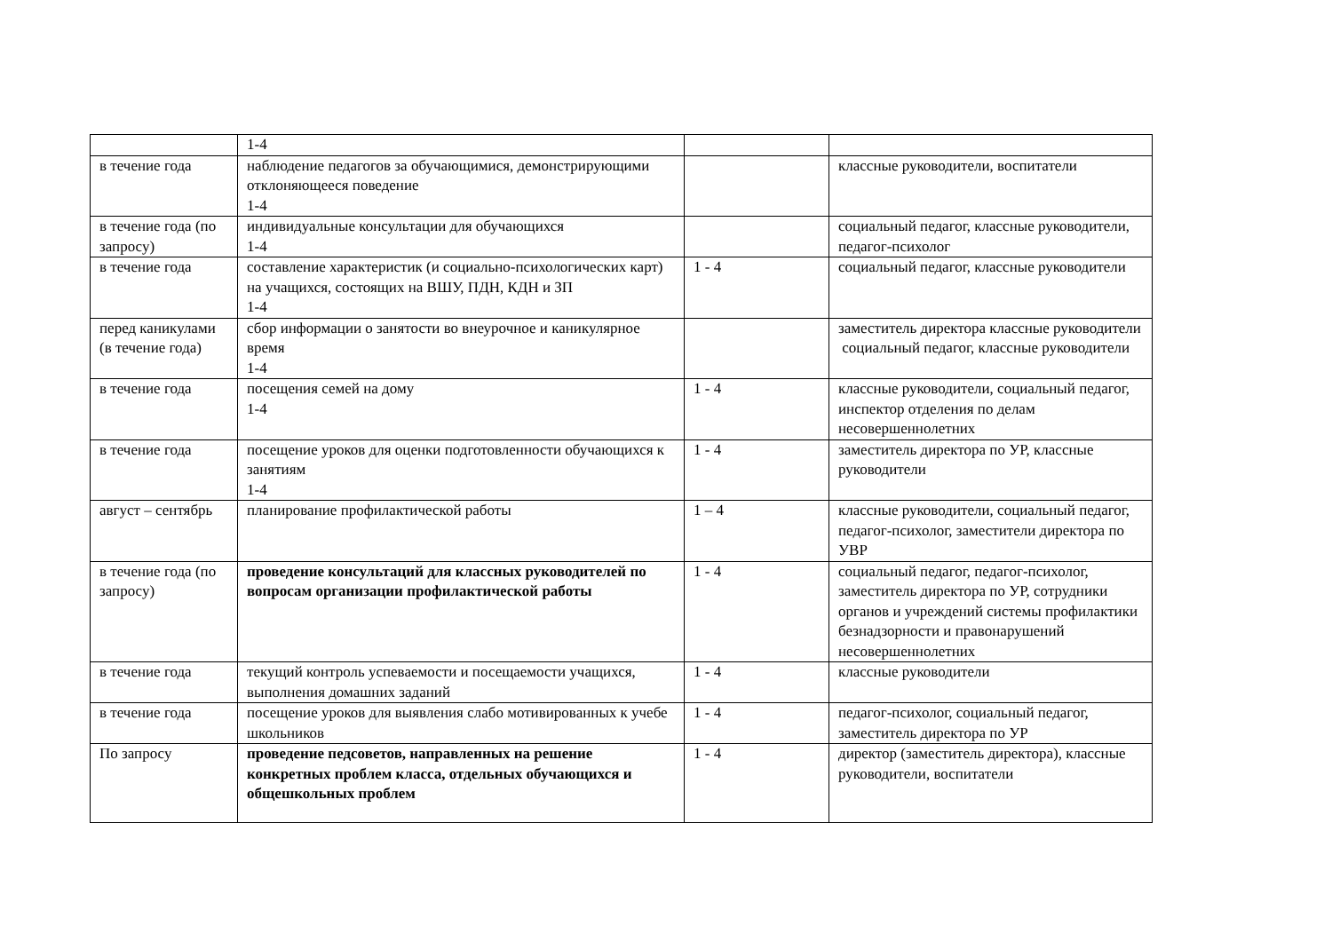| | 1-4 | | |
| в течение года | наблюдение педагогов за обучающимися, демонстрирующими отклоняющееся поведение 1-4 | | классные руководители, воспитатели |
| в течение года (по запросу) | индивидуальные консультации для обучающихся 1-4 | | социальный педагог, классные руководители, педагог-психолог |
| в течение года | составление характеристик (и социально-психологических карт) на учащихся, состоящих на ВШУ, ПДН, КДН и ЗП 1-4 | 1 - 4 | социальный педагог, классные руководители |
| перед каникулами (в течение года) | сбор информации о занятости во внеурочное и каникулярное время 1-4 | | заместитель директора классные руководители социальный педагог, классные руководители |
| в течение года | посещения семей на дому 1-4 | 1 - 4 | классные руководители, социальный педагог, инспектор отделения по делам несовершеннолетних |
| в течение года | посещение уроков для оценки подготовленности обучающихся к занятиям 1-4 | 1 - 4 | заместитель директора по УР, классные руководители |
| август – сентябрь | планирование профилактической работы | 1 – 4 | классные руководители, социальный педагог, педагог-психолог, заместители директора по УВР |
| в течение года (по запросу) | проведение консультаций для классных руководителей по вопросам организации профилактической работы | 1 - 4 | социальный педагог, педагог-психолог, заместитель директора по УР, сотрудники органов и учреждений системы профилактики безнадзорности и правонарушений несовершеннолетних |
| в течение года | текущий контроль успеваемости и посещаемости учащихся, выполнения домашних заданий | 1 - 4 | классные руководители |
| в течение года | посещение уроков для выявления слабо мотивированных к учебе школьников | 1 - 4 | педагог-психолог, социальный педагог, заместитель директора по УР |
| По запросу | проведение педсоветов, направленных на решение конкретных проблем класса, отдельных обучающихся и общешкольных проблем | 1 - 4 | директор (заместитель директора), классные руководители, воспитатели |